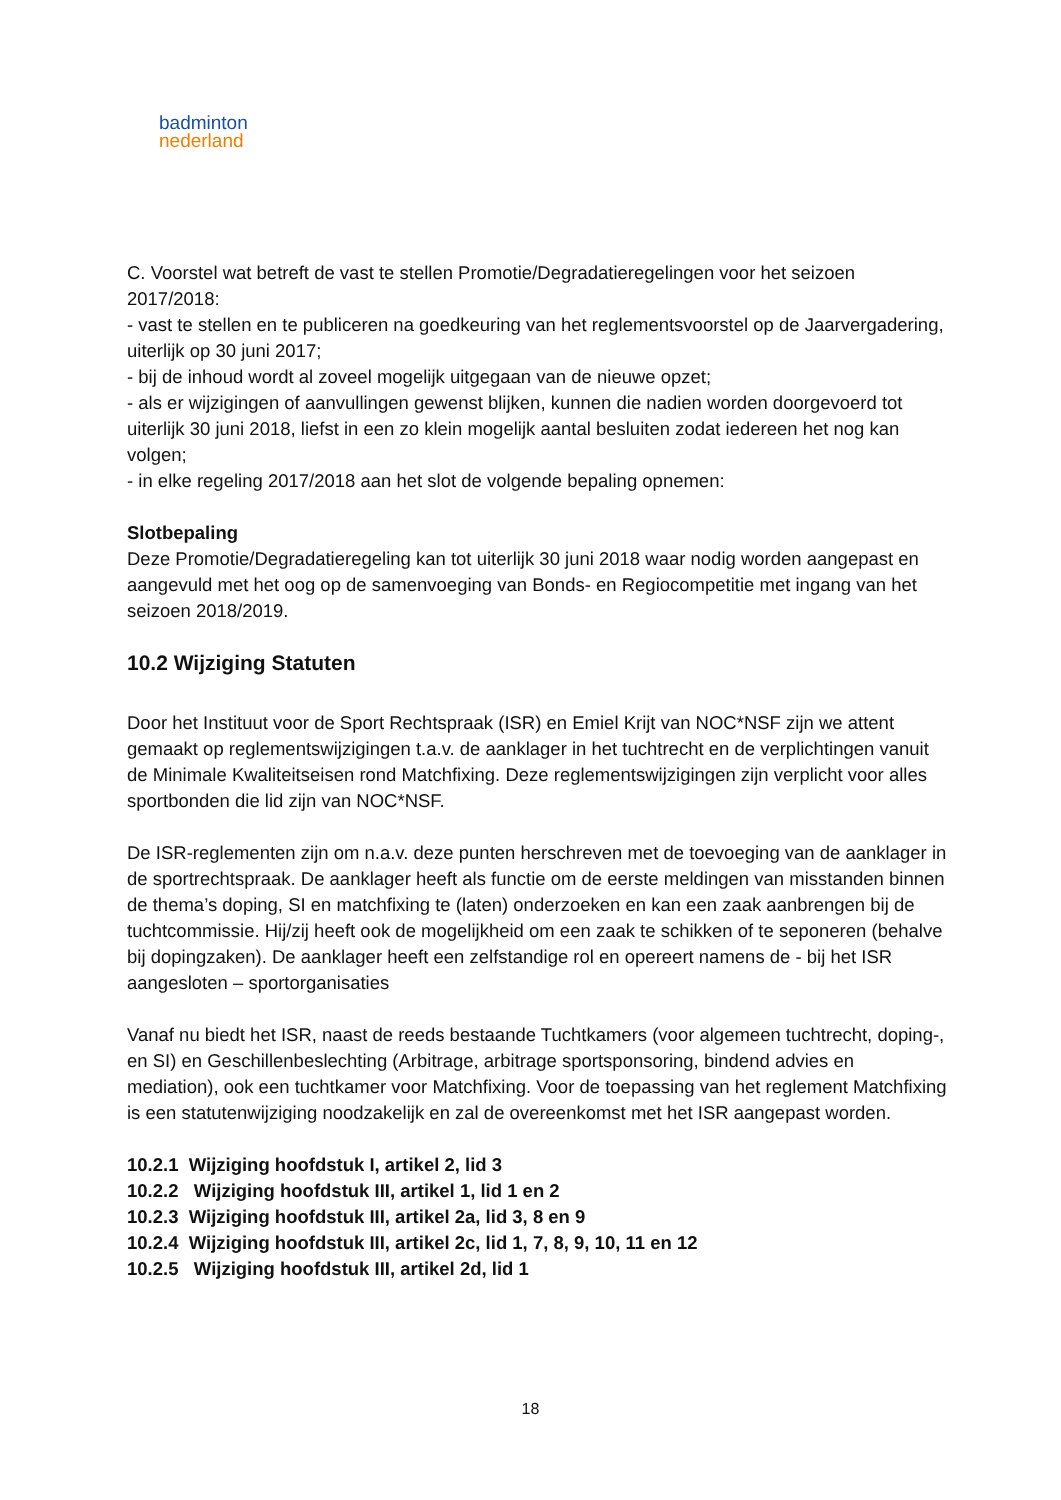badminton
nederland
C. Voorstel wat betreft de vast te stellen Promotie/Degradatieregelingen voor het seizoen 2017/2018:
- vast te stellen en te publiceren na goedkeuring van het reglementsvoorstel op de Jaarvergadering, uiterlijk op 30 juni 2017;
- bij de inhoud wordt al zoveel mogelijk uitgegaan van de nieuwe opzet;
- als er wijzigingen of aanvullingen gewenst blijken, kunnen die nadien worden doorgevoerd tot uiterlijk 30 juni 2018, liefst in een zo klein mogelijk aantal besluiten zodat iedereen het nog kan volgen;
- in elke regeling 2017/2018 aan het slot de volgende bepaling opnemen:
Slotbepaling
Deze Promotie/Degradatieregeling kan tot uiterlijk 30 juni 2018 waar nodig worden aangepast en aangevuld met het oog op de samenvoeging van Bonds- en Regiocompetitie met ingang van het seizoen 2018/2019.
10.2 Wijziging Statuten
Door het Instituut voor de Sport Rechtspraak (ISR) en Emiel Krijt van NOC*NSF zijn we attent gemaakt op reglementswijzigingen t.a.v. de aanklager in het tuchtrecht en de verplichtingen vanuit de Minimale Kwaliteitseisen rond Matchfixing. Deze reglementswijzigingen zijn verplicht voor alles sportbonden die lid zijn van NOC*NSF.
De ISR-reglementen zijn om n.a.v. deze punten herschreven met de toevoeging van de aanklager in de sportrechtspraak. De aanklager heeft als functie om de eerste meldingen van misstanden binnen de thema’s doping, SI en matchfixing te (laten) onderzoeken en kan een zaak aanbrengen bij de tuchtcommissie. Hij/zij heeft ook de mogelijkheid om een zaak te schikken of te seponeren (behalve bij dopingzaken). De aanklager heeft een zelfstandige rol en opereert namens de - bij het ISR aangesloten – sportorganisaties
Vanaf nu biedt het ISR, naast de reeds bestaande Tuchtkamers (voor algemeen tuchtrecht, doping-, en SI) en Geschillenbeslechting (Arbitrage, arbitrage sportsponsoring, bindend advies en mediation), ook een tuchtkamer voor Matchfixing. Voor de toepassing van het reglement Matchfixing is een statutenwijziging noodzakelijk en zal de overeenkomst met het ISR aangepast worden.
10.2.1 Wijziging hoofdstuk I, artikel 2, lid 3
10.2.2 Wijziging hoofdstuk III, artikel 1, lid 1 en 2
10.2.3 Wijziging hoofdstuk III, artikel 2a, lid 3, 8 en 9
10.2.4 Wijziging hoofdstuk III, artikel 2c, lid 1, 7, 8, 9, 10, 11 en 12
10.2.5 Wijziging hoofdstuk III, artikel 2d, lid 1
18